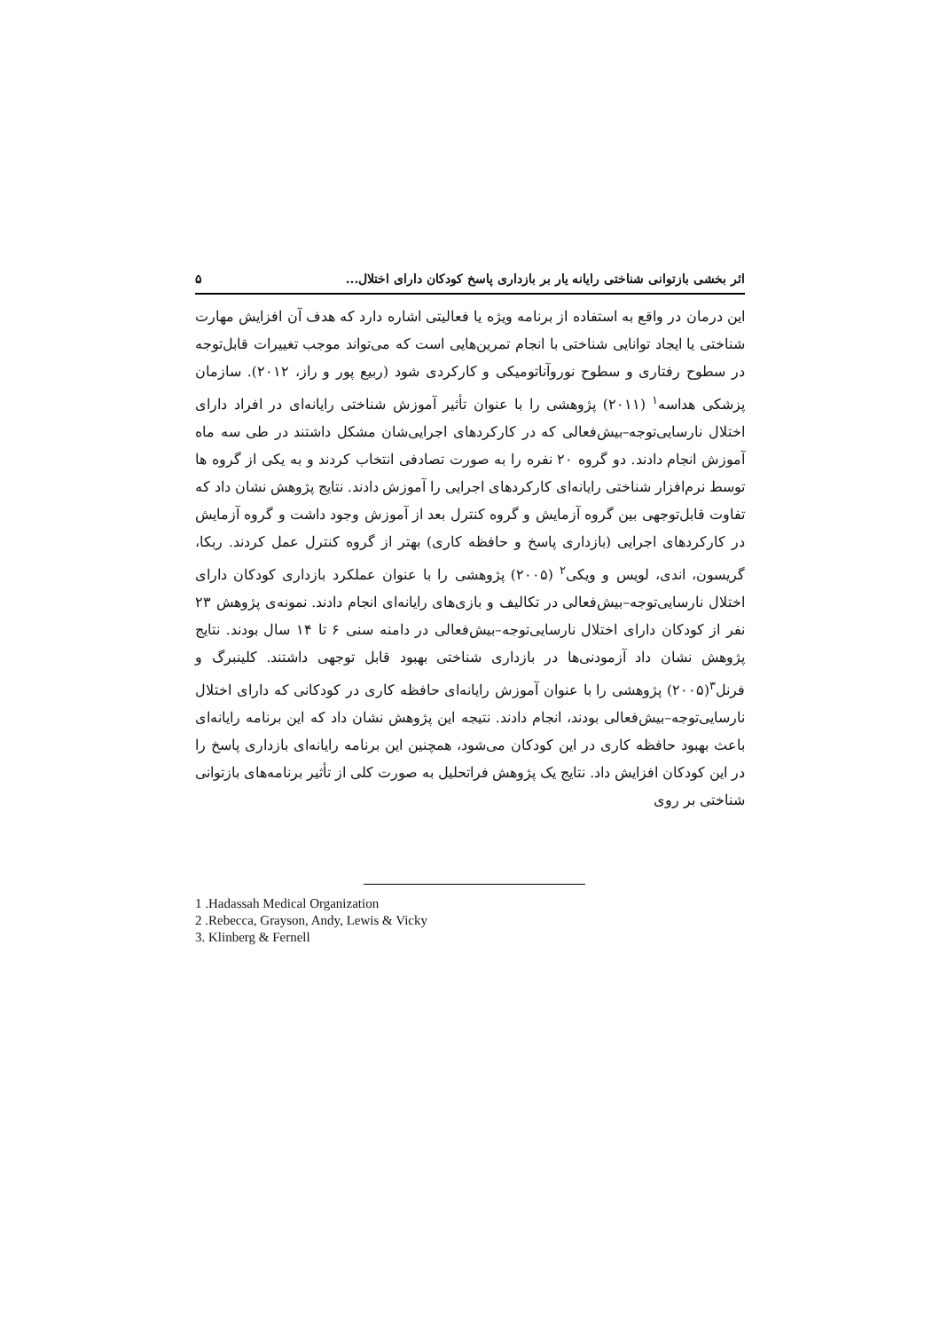اثر بخشی بازتوانی شناختی رایانه یار بر بازداری پاسخ کودکان دارای اختلال... ۵
این درمان در واقع به استفاده از برنامه ویژه یا فعالیتی اشاره دارد که هدف آن افزایش مهارت شناختی یا ایجاد توانایی شناختی با انجام تمرین‌هایی است که می‌تواند موجب تغییرات قابل‌توجه در سطوح رفتاری و سطوح نوروآناتومیکی و کارکردی شود (ربیع پور و راز، ۲۰۱۲). سازمان پزشکی هداسه<sup>۱</sup> (۲۰۱۱) پژوهشی را با عنوان تأثیر آموزش شناختی رایانه‌ای در افراد دارای اختلال نارسایی‌توجه–بیش‌فعالی که در کارکردهای اجرایی‌شان مشکل داشتند در طی سه ماه آموزش انجام دادند. دو گروه ۲۰ نفره را به صورت تصادفی انتخاب کردند و به یکی از گروه ها توسط نرم‌افزار شناختی رایانه‌ای کارکردهای اجرایی را آموزش دادند. نتایج پژوهش نشان داد که تفاوت قابل‌توجهی بین گروه آزمایش و گروه کنترل بعد از آموزش وجود داشت و گروه آزمایش در کارکردهای اجرایی (بازداری پاسخ و حافظه کاری) بهتر از گروه کنترل عمل کردند. ربکا، گریسون، اندی، لویس و ویکی<sup>۲</sup> (۲۰۰۵) پژوهشی را با عنوان عملکرد بازداری کودکان دارای اختلال نارسایی‌توجه–بیش‌فعالی در تکالیف و بازی‌های رایانه‌ای انجام دادند. نمونه‌ی پژوهش ۲۳ نفر از کودکان دارای اختلال نارسایی‌توجه–بیش‌فعالی در دامنه سنی ۶ تا ۱۴ سال بودند. نتایج پژوهش نشان داد آزمودنی‌ها در بازداری شناختی بهبود قابل توجهی داشتند. کلینبرگ و فرنل<sup>۳</sup>(۲۰۰۵) پژوهشی را با عنوان آموزش رایانه‌ای حافظه کاری در کودکانی که دارای اختلال نارسایی‌توجه–بیش‌فعالی بودند، انجام دادند. نتیجه این پژوهش نشان داد که این برنامه رایانه‌ای باعث بهبود حافظه کاری در این کودکان می‌شود، همچنین این برنامه رایانه‌ای بازداری پاسخ را در این کودکان افزایش داد. نتایج یک پژوهش فراتحلیل به صورت کلی از تأثیر برنامه‌های بازتوانی شناختی بر روی
1 .Hadassah Medical Organization
2 .Rebecca, Grayson, Andy, Lewis & Vicky
3. Klinberg & Fernell